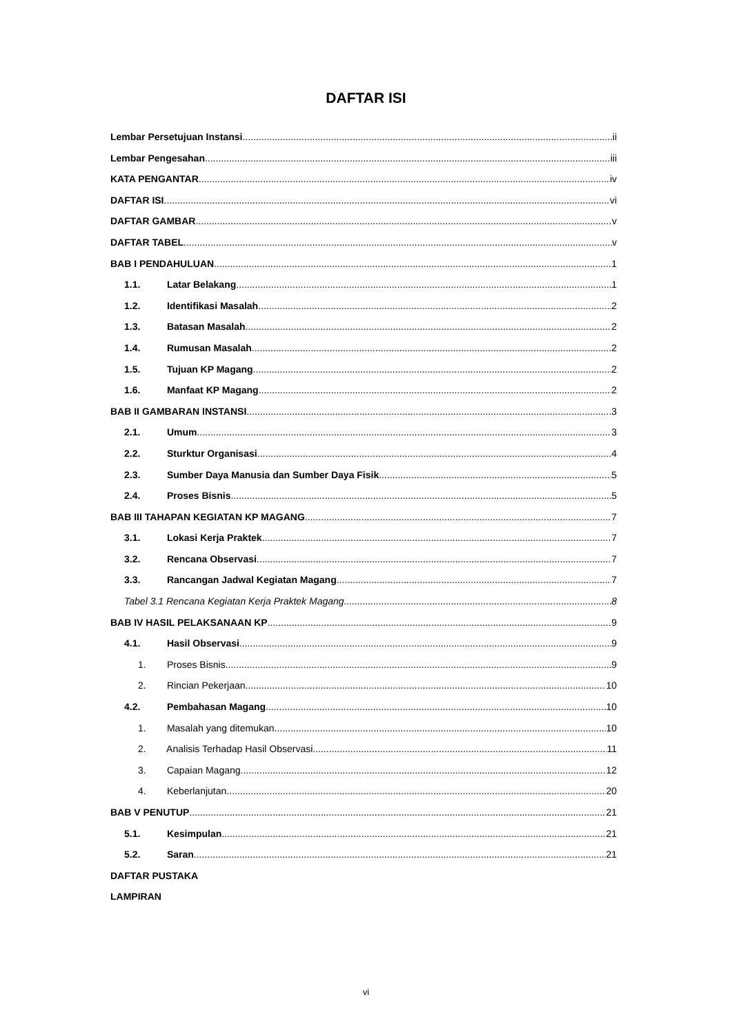DAFTAR ISI
Lembar Persetujuan Instansi ii
Lembar Pengesahan iii
KATA PENGANTAR iv
DAFTAR ISI vi
DAFTAR GAMBAR v
DAFTAR TABEL v
BAB I PENDAHULUAN 1
1.1. Latar Belakang 1
1.2. Identifikasi Masalah 2
1.3. Batasan Masalah 2
1.4. Rumusan Masalah 2
1.5. Tujuan KP Magang 2
1.6. Manfaat KP Magang 2
BAB II GAMBARAN INSTANSI 3
2.1. Umum 3
2.2. Sturktur Organisasi 4
2.3. Sumber Daya Manusia dan Sumber Daya Fisik 5
2.4. Proses Bisnis 5
BAB III TAHAPAN KEGIATAN KP MAGANG 7
3.1. Lokasi Kerja Praktek 7
3.2. Rencana Observasi 7
3.3. Rancangan Jadwal Kegiatan Magang 7
Tabel 3.1 Rencana Kegiatan Kerja Praktek Magang. 8
BAB IV HASIL PELAKSANAAN KP 9
4.1. Hasil Observasi 9
1. Proses Bisnis 9
2. Rincian Pekerjaan 10
4.2. Pembahasan Magang 10
1. Masalah yang ditemukan 10
2. Analisis Terhadap Hasil Observasi 11
3. Capaian Magang 12
4. Keberlanjutan 20
BAB V PENUTUP 21
5.1. Kesimpulan 21
5.2. Saran 21
DAFTAR PUSTAKA
LAMPIRAN
vi